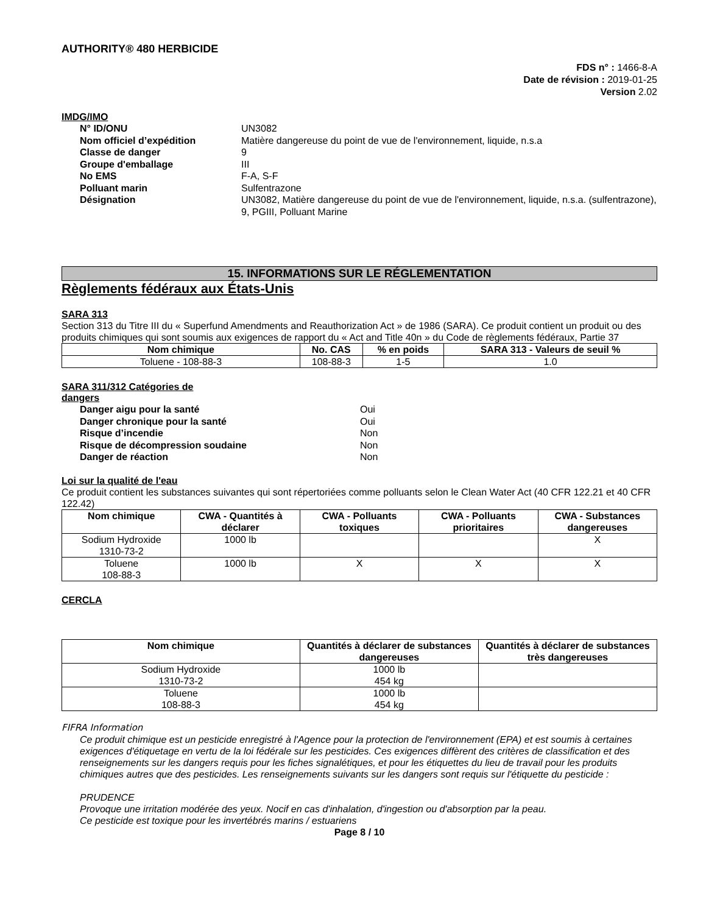AUTHORITY® 480 HERBICIDE
FDS n° : 1466-8-A
Date de révision : 2019-01-25
Version 2.02
IMDG/IMO
N° ID/ONU
UN3082
Nom officiel d’expédition
Matière dangereuse du point de vue de l'environnement, liquide, n.s.a
Classe de danger
9
Groupe d'emballage
III
No EMS
F-A, S-F
Polluant marin
Sulfentrazone
Désignation
UN3082, Matière dangereuse du point de vue de l'environnement, liquide, n.s.a. (sulfentrazone), 9, PGIII, Polluant Marine
15. INFORMATIONS SUR LE RÉGLEMENTATION
Règlements fédéraux aux États-Unis
SARA 313
Section 313 du Titre III du « Superfund Amendments and Reauthorization Act » de 1986 (SARA). Ce produit contient un produit ou des produits chimiques qui sont soumis aux exigences de rapport du « Act and Title 40n » du Code de règlements fédéraux, Partie 37
| Nom chimique | No. CAS | % en poids | SARA 313 - Valeurs de seuil % |
| --- | --- | --- | --- |
| Toluene - 108-88-3 | 108-88-3 | 1-5 | 1.0 |
SARA 311/312 Catégories de
dangers
Danger aigu pour la santé
Oui
Danger chronique pour la santé
Oui
Risque d’incendie
Non
Risque de décompression soudaine
Non
Danger de réaction
Non
Loi sur la qualité de l'eau
Ce produit contient les substances suivantes qui sont répertoriées comme polluants selon le Clean Water Act (40 CFR 122.21 et 40 CFR 122.42)
| Nom chimique | CWA - Quantités à déclarer | CWA - Polluants toxiques | CWA - Polluants prioritaires | CWA - Substances dangereuses |
| --- | --- | --- | --- | --- |
| Sodium Hydroxide 1310-73-2 | 1000 lb | | | X |
| Toluene 108-88-3 | 1000 lb | X | X | X |
CERCLA
| Nom chimique | Quantités à déclarer de substances dangereuses | Quantités à déclarer de substances très dangereuses |
| --- | --- | --- |
| Sodium Hydroxide 1310-73-2 | 1000 lb 454 kg | |
| Toluene 108-88-3 | 1000 lb 454 kg | |
FIFRA Information
Ce produit chimique est un pesticide enregistré à l'Agence pour la protection de l'environnement (EPA) et est soumis à certaines exigences d'étiquetage en vertu de la loi fédérale sur les pesticides. Ces exigences diffèrent des critères de classification et des renseignements sur les dangers requis pour les fiches signalétiques, et pour les étiquettes du lieu de travail pour les produits chimiques autres que des pesticides. Les renseignements suivants sur les dangers sont requis sur l'étiquette du pesticide :
PRUDENCE
Provoque une irritation modérée des yeux. Nocif en cas d'inhalation, d'ingestion ou d'absorption par la peau.
Ce pesticide est toxique pour les invertébrés marins / estuariens
Page 8 / 10